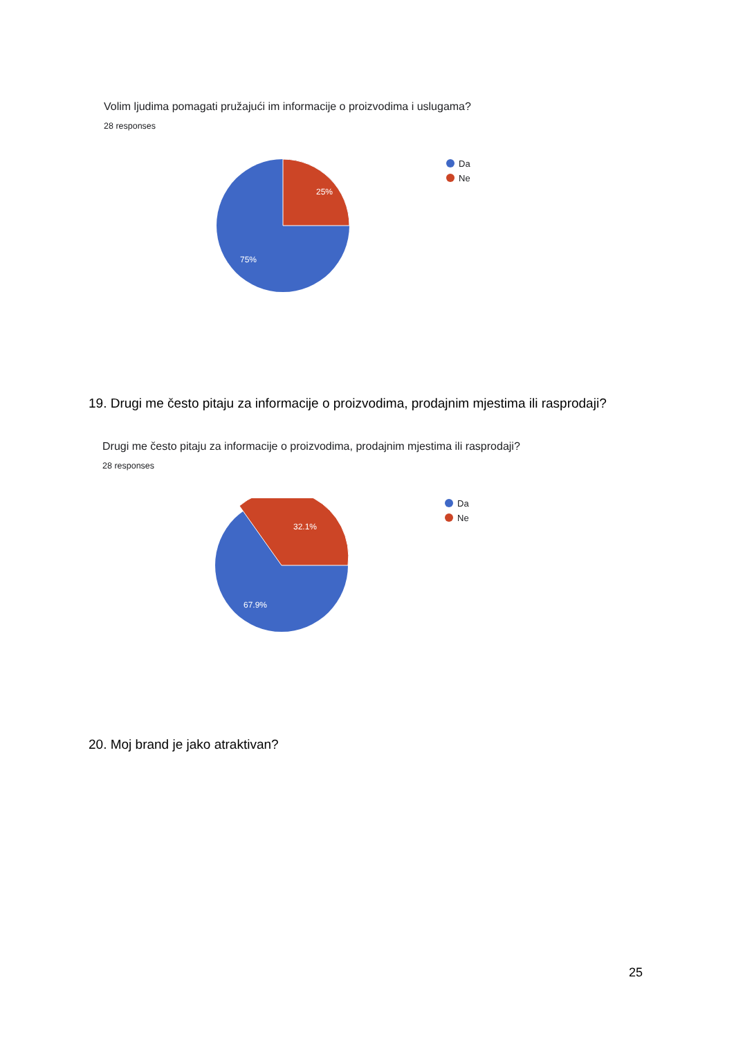Volim ljudima pomagati pružajući im informacije o proizvodima i uslugama?
28 responses
25%
75%
Da
Ne
19. Drugi me često pitaju za informacije o proizvodima, prodajnim mjestima ili rasprodaji?
Drugi me često pitaju za informacije o proizvodima, prodajnim mjestima ili rasprodaji?
28 responses
32.1%
67.9%
Da
Ne
20. Moj brand je jako atraktivan?
25